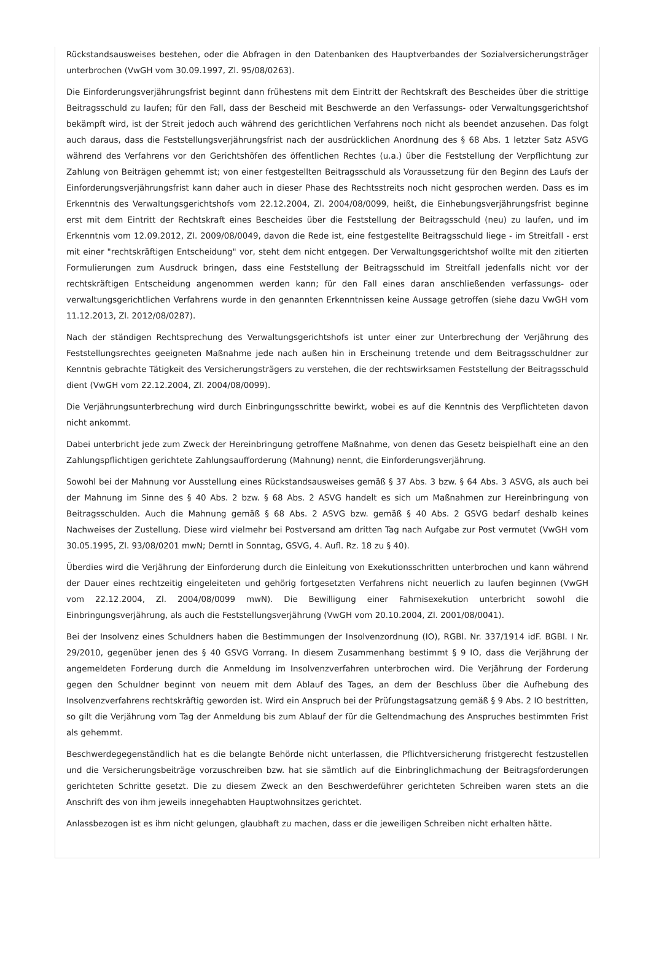Rückstandsausweises bestehen, oder die Abfragen in den Datenbanken des Hauptverbandes der Sozialversicherungsträger unterbrochen (VwGH vom 30.09.1997, Zl. 95/08/0263).
Die Einforderungsverjährungsfrist beginnt dann frühestens mit dem Eintritt der Rechtskraft des Bescheides über die strittige Beitragsschuld zu laufen; für den Fall, dass der Bescheid mit Beschwerde an den Verfassungs- oder Verwaltungsgerichtshof bekämpft wird, ist der Streit jedoch auch während des gerichtlichen Verfahrens noch nicht als beendet anzusehen. Das folgt auch daraus, dass die Feststellungsverjährungsfrist nach der ausdrücklichen Anordnung des § 68 Abs. 1 letzter Satz ASVG während des Verfahrens vor den Gerichtshöfen des öffentlichen Rechtes (u.a.) über die Feststellung der Verpflichtung zur Zahlung von Beiträgen gehemmt ist; von einer festgestellten Beitragsschuld als Voraussetzung für den Beginn des Laufs der Einforderungsverjährungsfrist kann daher auch in dieser Phase des Rechtsstreits noch nicht gesprochen werden. Dass es im Erkenntnis des Verwaltungsgerichtshofs vom 22.12.2004, Zl. 2004/08/0099, heißt, die Einhebungsverjährungsfrist beginne erst mit dem Eintritt der Rechtskraft eines Bescheides über die Feststellung der Beitragsschuld (neu) zu laufen, und im Erkenntnis vom 12.09.2012, Zl. 2009/08/0049, davon die Rede ist, eine festgestellte Beitragsschuld liege - im Streitfall - erst mit einer "rechtskräftigen Entscheidung" vor, steht dem nicht entgegen. Der Verwaltungsgerichtshof wollte mit den zitierten Formulierungen zum Ausdruck bringen, dass eine Feststellung der Beitragsschuld im Streitfall jedenfalls nicht vor der rechtskräftigen Entscheidung angenommen werden kann; für den Fall eines daran anschließenden verfassungs- oder verwaltungsgerichtlichen Verfahrens wurde in den genannten Erkenntnissen keine Aussage getroffen (siehe dazu VwGH vom 11.12.2013, Zl. 2012/08/0287).
Nach der ständigen Rechtsprechung des Verwaltungsgerichtshofs ist unter einer zur Unterbrechung der Verjährung des Feststellungsrechtes geeigneten Maßnahme jede nach außen hin in Erscheinung tretende und dem Beitragsschuldner zur Kenntnis gebrachte Tätigkeit des Versicherungsträgers zu verstehen, die der rechtswirksamen Feststellung der Beitragsschuld dient (VwGH vom 22.12.2004, Zl. 2004/08/0099).
Die Verjährungsunterbrechung wird durch Einbringungsschritte bewirkt, wobei es auf die Kenntnis des Verpflichteten davon nicht ankommt.
Dabei unterbricht jede zum Zweck der Hereinbringung getroffene Maßnahme, von denen das Gesetz beispielhaft eine an den Zahlungspflichtigen gerichtete Zahlungsaufforderung (Mahnung) nennt, die Einforderungsverjährung.
Sowohl bei der Mahnung vor Ausstellung eines Rückstandsausweises gemäß § 37 Abs. 3 bzw. § 64 Abs. 3 ASVG, als auch bei der Mahnung im Sinne des § 40 Abs. 2 bzw. § 68 Abs. 2 ASVG handelt es sich um Maßnahmen zur Hereinbringung von Beitragsschulden. Auch die Mahnung gemäß § 68 Abs. 2 ASVG bzw. gemäß § 40 Abs. 2 GSVG bedarf deshalb keines Nachweises der Zustellung. Diese wird vielmehr bei Postversand am dritten Tag nach Aufgabe zur Post vermutet (VwGH vom 30.05.1995, Zl. 93/08/0201 mwN; Derntl in Sonntag, GSVG, 4. Aufl. Rz. 18 zu § 40).
Überdies wird die Verjährung der Einforderung durch die Einleitung von Exekutionsschritten unterbrochen und kann während der Dauer eines rechtzeitig eingeleiteten und gehörig fortgesetzten Verfahrens nicht neuerlich zu laufen beginnen (VwGH vom 22.12.2004, Zl. 2004/08/0099 mwN). Die Bewilligung einer Fahrnisexekution unterbricht sowohl die Einbringungsverjährung, als auch die Feststellungsverjährung (VwGH vom 20.10.2004, Zl. 2001/08/0041).
Bei der Insolvenz eines Schuldners haben die Bestimmungen der Insolvenzordnung (IO), RGBl. Nr. 337/1914 idF. BGBl. I Nr. 29/2010, gegenüber jenen des § 40 GSVG Vorrang. In diesem Zusammenhang bestimmt § 9 IO, dass die Verjährung der angemeldeten Forderung durch die Anmeldung im Insolvenzverfahren unterbrochen wird. Die Verjährung der Forderung gegen den Schuldner beginnt von neuem mit dem Ablauf des Tages, an dem der Beschluss über die Aufhebung des Insolvenzverfahrens rechtskräftig geworden ist. Wird ein Anspruch bei der Prüfungstagsatzung gemäß § 9 Abs. 2 IO bestritten, so gilt die Verjährung vom Tag der Anmeldung bis zum Ablauf der für die Geltendmachung des Anspruches bestimmten Frist als gehemmt.
Beschwerdegegenständlich hat es die belangte Behörde nicht unterlassen, die Pflichtversicherung fristgerecht festzustellen und die Versicherungsbeiträge vorzuschreiben bzw. hat sie sämtlich auf die Einbringlichmachung der Beitragsforderungen gerichteten Schritte gesetzt. Die zu diesem Zweck an den Beschwerdeführer gerichteten Schreiben waren stets an die Anschrift des von ihm jeweils innegehabten Hauptwohnsitzes gerichtet.
Anlassbezogen ist es ihm nicht gelungen, glaubhaft zu machen, dass er die jeweiligen Schreiben nicht erhalten hätte.